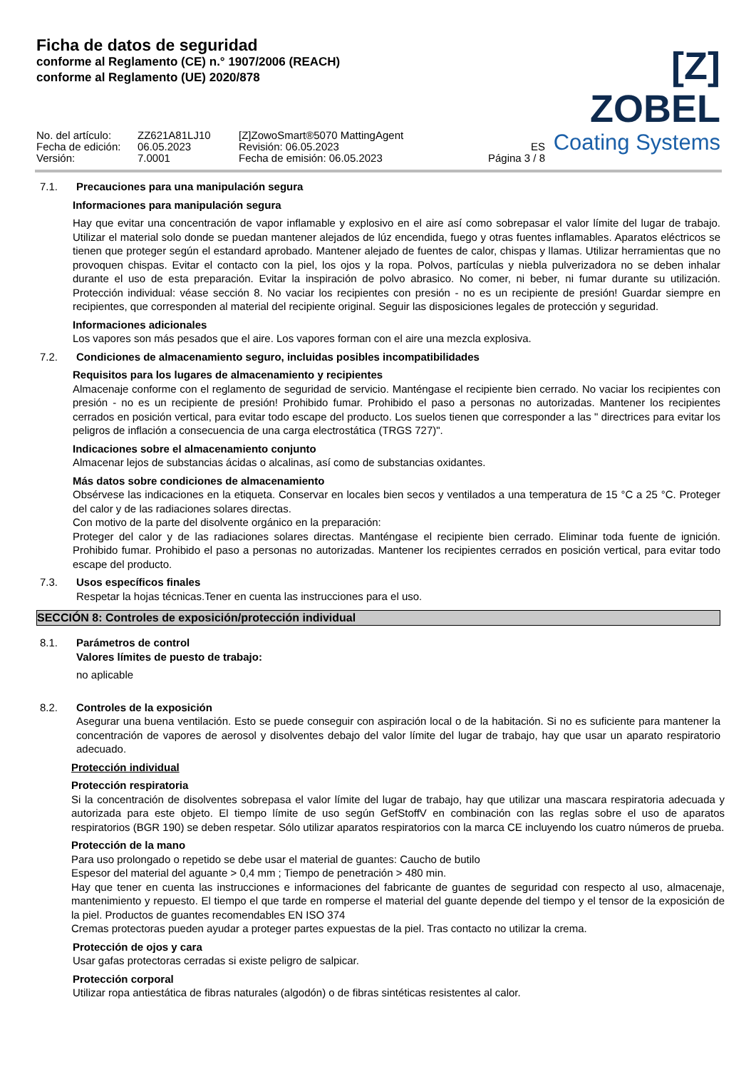Ficha de datos de seguridad
conforme al Reglamento (CE) n.° 1907/2006 (REACH)
conforme al Reglamento (UE) 2020/878
[Z] ZOBEL
Coating Systems
No. del artículo:
Fecha de edición:
Versión:
ZZ621A81LJ10
06.05.2023
7.0001
[Z]ZowoSmart®5070 MattingAgent
Revisión: 06.05.2023
Fecha de emisión: 06.05.2023
ES
Página 3 / 8
7.1. Precauciones para una manipulación segura
Informaciones para manipulación segura
Hay que evitar una concentración de vapor inflamable y explosivo en el aire así como sobrepasar el valor límite del lugar de trabajo. Utilizar el material solo donde se puedan mantener alejados de lúz encendida, fuego y otras fuentes inflamables. Aparatos eléctricos se tienen que proteger según el estandard aprobado. Mantener alejado de fuentes de calor, chispas y llamas. Utilizar herramientas que no provoquen chispas. Evitar el contacto con la piel, los ojos y la ropa. Polvos, partículas y niebla pulverizadora no se deben inhalar durante el uso de esta preparación. Evitar la inspiración de polvo abrasico. No comer, ni beber, ni fumar durante su utilización. Protección individual: véase sección 8. No vaciar los recipientes con presión - no es un recipiente de presión! Guardar siempre en recipientes, que corresponden al material del recipiente original. Seguir las disposiciones legales de protección y seguridad.
Informaciones adicionales
Los vapores son más pesados que el aire. Los vapores forman con el aire una mezcla explosiva.
7.2. Condiciones de almacenamiento seguro, incluidas posibles incompatibilidades
Requisitos para los lugares de almacenamiento y recipientes
Almacenaje conforme con el reglamento de seguridad de servicio. Manténgase el recipiente bien cerrado. No vaciar los recipientes con presión - no es un recipiente de presión! Prohibido fumar. Prohibido el paso a personas no autorizadas. Mantener los recipientes cerrados en posición vertical, para evitar todo escape del producto. Los suelos tienen que corresponder a las " directrices para evitar los peligros de inflación a consecuencia de una carga electrostática (TRGS 727)".
Indicaciones sobre el almacenamiento conjunto
Almacenar lejos de substancias ácidas o alcalinas, así como de substancias oxidantes.
Más datos sobre condiciones de almacenamiento
Obsérvese las indicaciones en la etiqueta. Conservar en locales bien secos y ventilados a una temperatura de 15 °C a 25 °C. Proteger del calor y de las radiaciones solares directas.
Con motivo de la parte del disolvente orgánico en la preparación:
Proteger del calor y de las radiaciones solares directas. Manténgase el recipiente bien cerrado. Eliminar toda fuente de ignición. Prohibido fumar. Prohibido el paso a personas no autorizadas. Mantener los recipientes cerrados en posición vertical, para evitar todo escape del producto.
7.3. Usos específicos finales
Respetar la hojas técnicas.Tener en cuenta las instrucciones para el uso.
SECCIÓN 8: Controles de exposición/protección individual
8.1. Parámetros de control
Valores límites de puesto de trabajo:
no aplicable
8.2. Controles de la exposición
Asegurar una buena ventilación. Esto se puede conseguir con aspiración local o de la habitación. Si no es suficiente para mantener la concentración de vapores de aerosol y disolventes debajo del valor límite del lugar de trabajo, hay que usar un aparato respiratorio adecuado.
Protección individual
Protección respiratoria
Si la concentración de disolventes sobrepasa el valor límite del lugar de trabajo, hay que utilizar una mascara respiratoria adecuada y autorizada para este objeto. El tiempo límite de uso según GefStoffV en combinación con las reglas sobre el uso de aparatos respiratorios (BGR 190) se deben respetar. Sólo utilizar aparatos respiratorios con la marca CE incluyendo los cuatro números de prueba.
Protección de la mano
Para uso prolongado o repetido se debe usar el material de guantes: Caucho de butilo
Espesor del material del aguante > 0,4 mm ; Tiempo de penetración > 480 min.
Hay que tener en cuenta las instrucciones e informaciones del fabricante de guantes de seguridad con respecto al uso, almacenaje, mantenimiento y repuesto. El tiempo el que tarde en romperse el material del guante depende del tiempo y el tensor de la exposición de la piel. Productos de guantes recomendables EN ISO 374
Cremas protectoras pueden ayudar a proteger partes expuestas de la piel. Tras contacto no utilizar la crema.
Protección de ojos y cara
Usar gafas protectoras cerradas si existe peligro de salpicar.
Protección corporal
Utilizar ropa antiestática de fibras naturales (algodón) o de fibras sintéticas resistentes al calor.